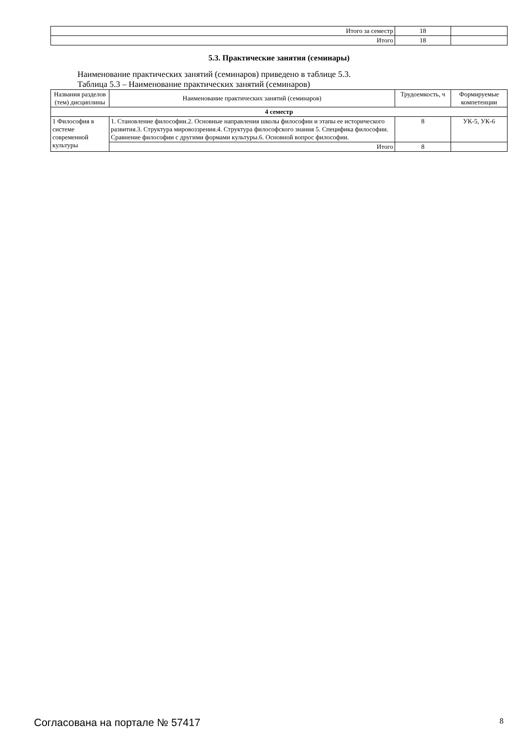| Итого за семестр | 18 | |
| Итого | 18 | |
5.3. Практические занятия (семинары)
Наименование практических занятий (семинаров) приведено в таблице 5.3.
Таблица 5.3 – Наименование практических занятий (семинаров)
| Названия разделов (тем) дисциплины | Наименование практических занятий (семинаров) | Трудоемкость, ч | Формируемые компетенции |
| --- | --- | --- | --- |
| 4 семестр | | | |
| 1 Философия в системе современной культуры | 1. Становление философии.2. Основные направления школы философии и этапы ее исторического развития.3. Структура мировоззрения.4. Структура философского знания 5. Специфика философии. Сравнение философии с другими формами культуры.6. Основной вопрос философии. | 8 | УК-5, УК-6 |
| | Итого | 8 | |
Согласована на портале № 57417 8